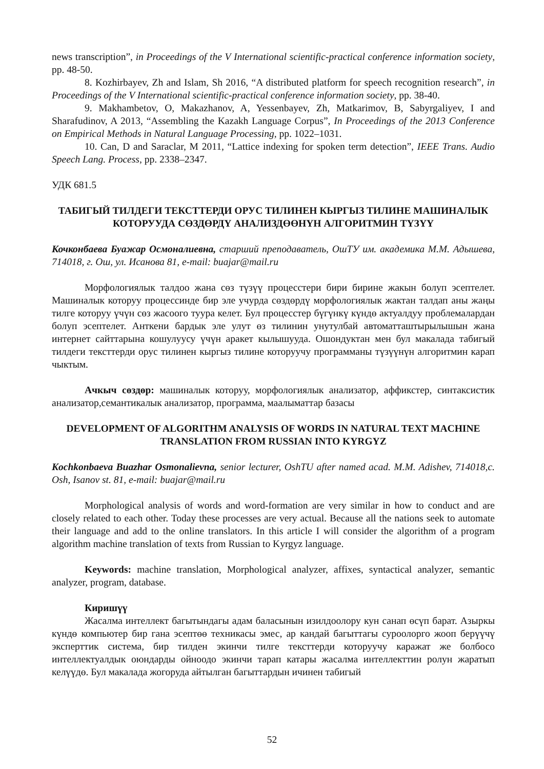news transcription”, in Proceedings of the V International scientific-practical conference information society, pp. 48-50.
8. Kozhirbayev, Zh and Islam, Sh 2016, “A distributed platform for speech recognition research”, in Proceedings of the V International scientific-practical conference information society, pp. 38-40.
9. Makhambetov, O, Makazhanov, A, Yessenbayev, Zh, Matkarimov, B, Sabyrgaliyev, I and Sharafudinov, A 2013, “Assembling the Kazakh Language Corpus”, In Proceedings of the 2013 Conference on Empirical Methods in Natural Language Processing, pp. 1022–1031.
10. Can, D and Saraclar, M 2011, “Lattice indexing for spoken term detection”, IEEE Trans. Audio Speech Lang. Process, pp. 2338–2347.
УДК 681.5
ТАБИГЫЙ ТИЛДЕГИ ТЕКСТТЕРДИ ОРУС ТИЛИНЕН КЫРГЫЗ ТИЛИНЕ МАШИНАЛЫК КОТОРУУДА СӨЗДӨРДҮ АНАЛИЗДӨӨНҮН АЛГОРИТМИН ТҮЗҮҮ
Кочконбаева Буажар Осмоналиевна, старший преподаватель, ОшТУ им. академика М.М. Адышева, 714018, г. Ош, ул. Исанова 81, e-mail: buajar@mail.ru
Морфологиялык талдоо жана сөз түзүү процесстери бири бирине жакын болуп эсептелет. Машиналык которуу процессинде бир эле учурда сөздөрдү морфологиялык жактан талдап аны жаңы тилге которуу үчүн сөз жасоого туура келет. Бул процесстер бүгүнкү күндө актуалдуу проблемалардан болуп эсептелет. Анткени бардык эле улут өз тилинин унутулбай автоматташтырылышын жана интернет сайттарына кошулуусу үчүн аракет кылышууда. Ошондуктан мен бул макалада табигый тилдеги тексттерди орус тилинен кыргыз тилине которуучу программаны түзүүнүн алгоритмин карап чыктым.
Ачкыч сөздөр: машиналык которуу, морфологиялык анализатор, аффикстер, синтаксистик анализатор,семантикалык анализатор, программа, маалыматтар базасы
DEVELOPMENT OF ALGORITHM ANALYSIS OF WORDS IN NATURAL TEXT MACHINE TRANSLATION FROM RUSSIAN INTO KYRGYZ
Kochkonbaeva Buazhar Osmonalievna, senior lecturer, OshTU after named acad. M.M. Adishev, 714018,c. Osh, Isanov st. 81, e-mail: buajar@mail.ru
Morphological analysis of words and word-formation are very similar in how to conduct and are closely related to each other. Today these processes are very actual. Because all the nations seek to automate their language and add to the online translators. In this article I will consider the algorithm of a program algorithm machine translation of texts from Russian to Kyrgyz language.
Keywords: machine translation, Morphological analyzer, affixes, syntactical analyzer, semantic analyzer, program, database.
Киришүү
Жасалма интеллект багытындагы адам баласынын изилдоолору кун санап өсүп барат. Азыркы күндө компьютер бир гана эсептөө техникасы эмес, ар кандай багыттагы суроолорго жооп берүүчү эксперттик система, бир тилден экинчи тилге тексттерди которуучу каражат же болбосо интеллектуалдык оюндарды ойноодо экинчи тарап катары жасалма интеллекттин ролун жаратып келүүдө. Бул макалада жогоруда айтылган багыттардын ичинен табигый
52